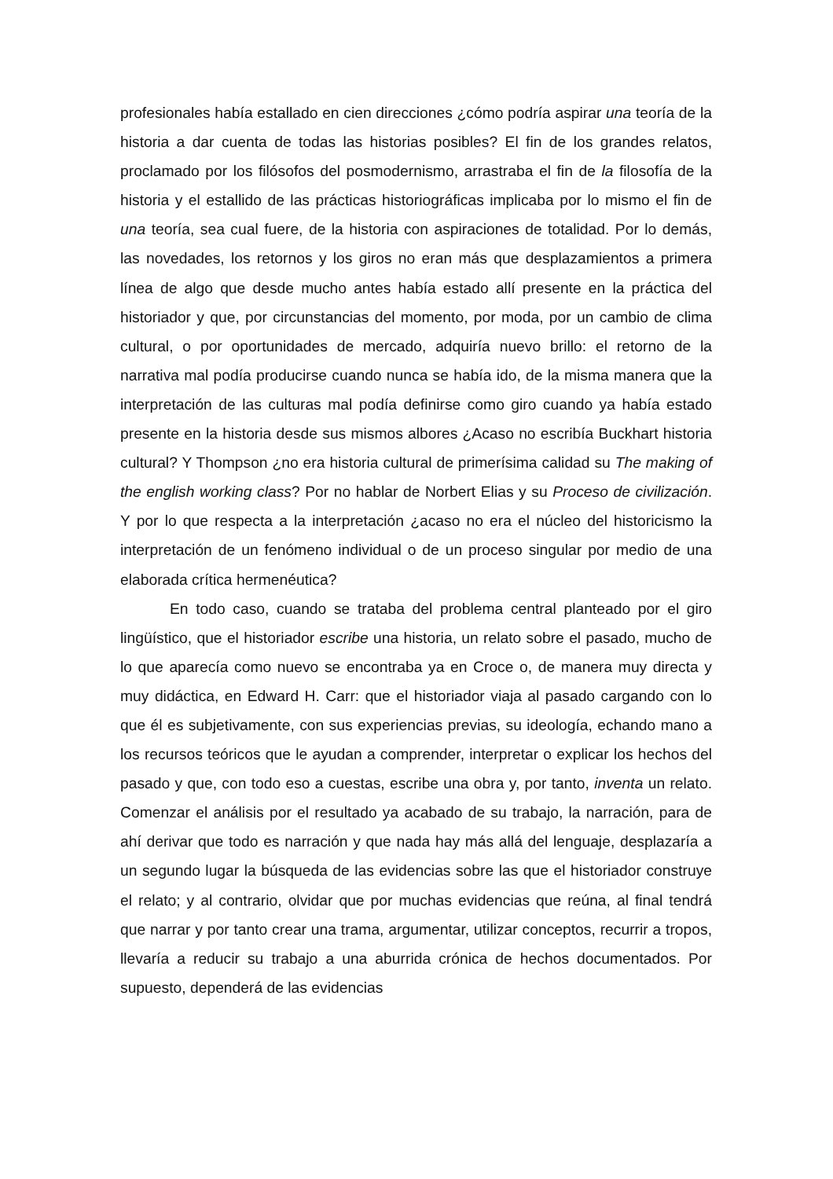profesionales había estallado en cien direcciones ¿cómo podría aspirar una teoría de la historia a dar cuenta de todas las historias posibles? El fin de los grandes relatos, proclamado por los filósofos del posmodernismo, arrastraba el fin de la filosofía de la historia y el estallido de las prácticas historiográficas implicaba por lo mismo el fin de una teoría, sea cual fuere, de la historia con aspiraciones de totalidad. Por lo demás, las novedades, los retornos y los giros no eran más que desplazamientos a primera línea de algo que desde mucho antes había estado allí presente en la práctica del historiador y que, por circunstancias del momento, por moda, por un cambio de clima cultural, o por oportunidades de mercado, adquiría nuevo brillo: el retorno de la narrativa mal podía producirse cuando nunca se había ido, de la misma manera que la interpretación de las culturas mal podía definirse como giro cuando ya había estado presente en la historia desde sus mismos albores ¿Acaso no escribía Buckhart historia cultural? Y Thompson ¿no era historia cultural de primerísima calidad su The making of the english working class? Por no hablar de Norbert Elias y su Proceso de civilización. Y por lo que respecta a la interpretación ¿acaso no era el núcleo del historicismo la interpretación de un fenómeno individual o de un proceso singular por medio de una elaborada crítica hermenéutica?
En todo caso, cuando se trataba del problema central planteado por el giro lingüístico, que el historiador escribe una historia, un relato sobre el pasado, mucho de lo que aparecía como nuevo se encontraba ya en Croce o, de manera muy directa y muy didáctica, en Edward H. Carr: que el historiador viaja al pasado cargando con lo que él es subjetivamente, con sus experiencias previas, su ideología, echando mano a los recursos teóricos que le ayudan a comprender, interpretar o explicar los hechos del pasado y que, con todo eso a cuestas, escribe una obra y, por tanto, inventa un relato. Comenzar el análisis por el resultado ya acabado de su trabajo, la narración, para de ahí derivar que todo es narración y que nada hay más allá del lenguaje, desplazaría a un segundo lugar la búsqueda de las evidencias sobre las que el historiador construye el relato; y al contrario, olvidar que por muchas evidencias que reúna, al final tendrá que narrar y por tanto crear una trama, argumentar, utilizar conceptos, recurrir a tropos, llevaría a reducir su trabajo a una aburrida crónica de hechos documentados. Por supuesto, dependerá de las evidencias